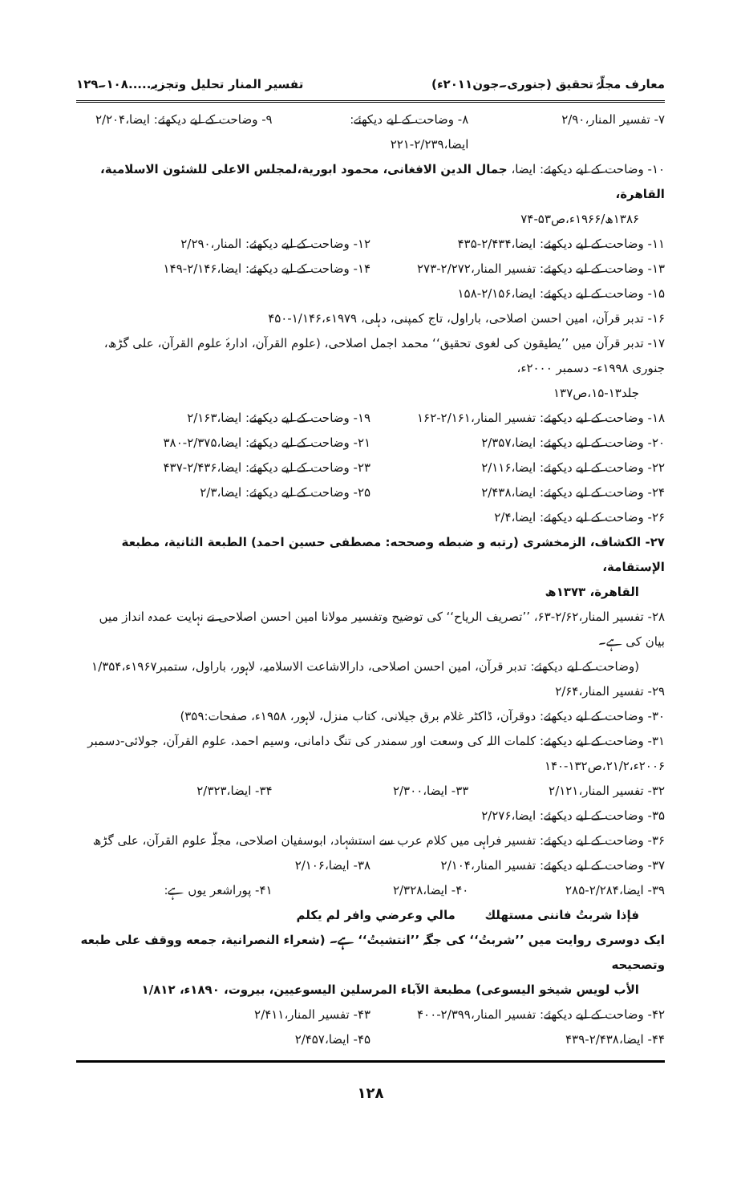معارف مجلّۂ تحقیق (جنوری۔جون۲۰۱۱ء) تفسیر المنار تحلیل وتجزیہ.....۱۰۸۔۱۲۹
۷- تفسیر المنار،۲/۹۰ ۸- وضاحت کے لیے دیکھئے: ایضا،۲/۲۳۹-۲۲۱ ۹- وضاحت کے لیے دیکھئے: ایضا،۲/۲۰۴
۱۰- وضاحت کے لیے دیکھئے: ایضا، جمال الدين الافغانی، محمود ابورية،لمجلس الاعلى للشئون الاسلامية، القاهرة،
۱۳۸۶ھ/۱۹۶۶ء،ص۵۳-۷۴
۱۱- وضاحت کے لیے دیکھئے: ایضا،۲/۴۳۴-۴۳۵ ۱۲- وضاحت کے لیے دیکھئے: المنار،۲/۲۹۰
۱۳- وضاحت کے لیے دیکھئے: تفسیر المنار،۲/۲۷۲-۲۷۳ ۱۴- وضاحت کے لیے دیکھئے: ایضا،۲/۱۴۶-۱۴۹
۱۵- وضاحت کے لیے دیکھئے: ایضا،۲/۱۵۶-۱۵۸
۱۶- تدبر قرآن، امین احسن اصلاحی، باراول، تاج کمپنی، دہلی، ۱۹۷۹ء،۱/۱۴۶-۴۵۰
۱۷- تدبر قرآن میں ’’یطیقون کی لغوی تحقیق‘‘ محمد اجمل اصلاحی، (علوم القرآن، ادارۂ علوم القرآن، علی گڑھ، جنوری ۱۹۹۸ء- دسمبر ۲۰۰۰ء،
جلد۱۳-۱۵،ص۱۳۷
۱۸- وضاحت کے لیے دیکھئے: تفسیر المنار،۲/۱۶۱-۱۶۲ ۱۹- وضاحت کے لیے دیکھئے: ایضا،۲/۱۶۳
۲۰- وضاحت کے لیے دیکھئے: ایضا،۲/۳۵۷ ۲۱- وضاحت کے لیے دیکھئے: ایضا،۲/۳۷۵-۳۸۰
۲۲- وضاحت کے لیے دیکھئے: ایضا،۲/۱۱۶ ۲۳- وضاحت کے لیے دیکھئے: ایضا،۲/۴۳۶-۴۳۷
۲۴- وضاحت کے لیے دیکھئے: ایضا،۲/۴۳۸ ۲۵- وضاحت کے لیے دیکھئے: ایضا،۲/۳
۲۶- وضاحت کے لیے دیکھئے: ایضا،۲/۴
۲۷- الكشاف، الزمخشری (رتبه و ضبطه وصححه: مصطفى حسين احمد) الطبعة الثانية، مطبعة الإستقامة،
القاهرة، ۱۳۷۳ھ
۲۸- تفسیر المنار،۲/۶۲-۶۳، ’’تصریف الریاح‘‘ کی توضیح وتفسیر مولانا امین احسن اصلاحی نے نہایت عمدہ انداز میں بیان کی ہے۔
(وضاحت کے لیے دیکھئے: تدبر قرآن، امین احسن اصلاحی، دارالاشاعت الاسلامیہ، لاہور، باراول، ستمبر۱۹۶۷ء،۱/۳۵۴
۲۹- تفسیر المنار،۲/۶۴
۳۰- وضاحت کے لیے دیکھئے: دوقرآن، ڈاکٹر غلام برق جیلانی، کتاب منزل، لاہور، ۱۹۵۸ء، صفحات:۳۵۹)
۳۱- وضاحت کے لیے دیکھئے: کلمات اللہ کی وسعت اور سمندر کی تنگ دامانی، وسیم احمد، علوم القرآن، جولائی-دسمبر ۲۰۰۶ء،۲۱/۲،ص۱۳۲-۱۴۰
۳۲- تفسیر المنار،۲/۱۲۱ ۳۳- ایضا،۲/۳۰۰ ۳۴- ایضا،۲/۳۲۳
۳۵- وضاحت کے لیے دیکھئے: ایضا،۲/۲۷۶
۳۶- وضاحت کے لیے دیکھئے: تفسیر فراہی میں کلام عرب سے استشہاد، ابوسفیان اصلاحی، مجلّہ علوم القرآن، علی گڑھ
۳۷- وضاحت کے لیے دیکھئے: تفسیر المنار،۲/۱۰۴ ۳۸- ایضا،۲/۱۰۶
۳۹- ایضا،۲/۲۸۴-۲۸۵ ۴۰- ایضا،۲/۳۲۸ ۴۱- پوراشعر یوں ہے:
فإذا شربتُ فاننی مستهلك مالي وعرضي وافر لم يكلم
ایک دوسری روایت میں ’’شربتُ‘‘ کی جگہ ’’انتشيتُ‘‘ ہے۔ (شعراء النصرانية، جمعه ووقف على طبعه وتصحيحه
الأب لويس شيخو اليسوعی) مطبعة الآباء المرسلين اليسوعيين، بيروت، ۱۸۹۰ء، ۱/۸۱۲
۴۲- وضاحت کے لیے دیکھئے: تفسیر المنار،۲/۳۹۹-۴۰۰ ۴۳- تفسیر المنار،۲/۴۱۱
۴۴- ایضا،۲/۴۳۸-۴۳۹ ۴۵- ایضا،۲/۴۵۷
۱۲۸